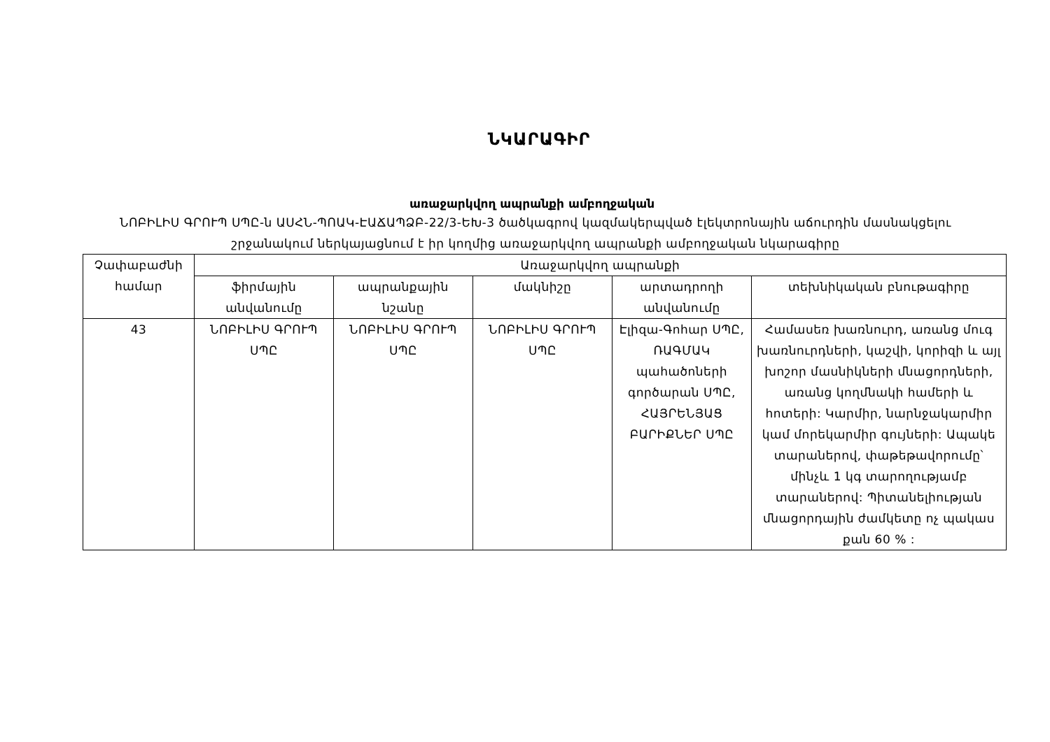ՆԿԱՐԱԳԻՐ
առաջարկվող ապրանքի ամբողջական
ՆՈԲԻԼԻՍ ԳՐՈՒՊ ՍՊԸ-ն ԱՍՀՆ-ՊՈԱԿ-ԷԱՃԱՊՁԲ-22/3-ԵԽ-3 ծածկագրով կազմակերպված էլեկտրոնային աճուրդին մասնակցելու շրջանակում ներկայացնում է իր կողմից առաջարկվող ապրանքի ամբողջական նկարագիրը
| Չափաբաժնի համար | Առաջարկվող ապրանքի | | | | |
| --- | --- | --- | --- | --- | --- |
| | ֆիրմային անվանումը | ապրանքային նշանը | մակնիշը | արտադրողի անվանումը | տեխնիկական բնութագիրը |
| 43 | ՆՈԲԻԼԻՍ ԳՐՈՒՊ ՍՊԸ | ՆՈԲԻԼԻՍ ԳՐՈՒՊ ՍՊԸ | ՆՈԲԻԼԻՍ ԳՐՈՒՊ ՍՊԸ | Էլիզա-Գոհար ՍՊԸ, ՌԱԳՄԱԿ պահածոների գործարան ՍՊԸ, ՀԱՅՐԵՆՅԱՑ ԲԱՐԻՔՆԵՐ ՍՊԸ | Համասեռ խառնուրդ, առանց մուգ խառնուրդների, կաշվի, կորիզի և այլ խոշոր մասնիկների մնացորդների, առանց կողմնակի համերի և հոտերի: Կարմիր, նարնջակարմիր կամ մորեկարմիր գույների: Ապակե տարաներով, փաթեթավորումը՝ մինչև 1 կգ տարողությամբ տարաներով: Պիտանելիության մնացորդային ժամկետը ոչ պակաս քան 60 % : |